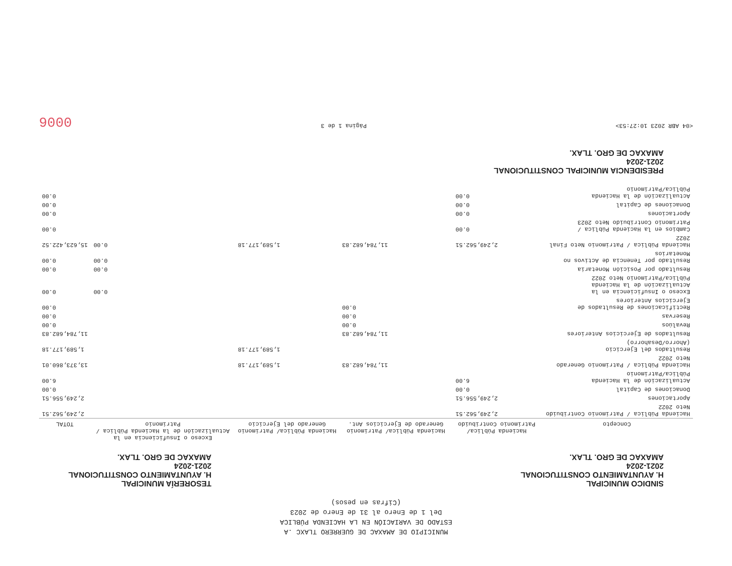MUNICIPIO DE AMAXAC DE GUERRERO TLAXC .A
ESTADO DE VARIACIÓN EN LA HACIENDA PÚBLICA
Del 1 de Enero al 31 de Enero de 2023
(Cifras en pesos)
SINDICO MUNICIPAL
H. AYUNTAMIENTO CONSTITUCIONAL
2021-2024
AMAXAC DE GRO. TLAX.
TESORERÍA MUNICIPAL
H. AYUNTAMIENTO CONSTITUCIONAL
2021-2024
AMAXAC DE GRO. TLAX.
| Concepto | Hacienda Pública/ Patrimonio Contribuido | Hacienda Pública/ Patrimonio Generado de Ejercicios Ant. | Hacienda Pública/ Patrimonio Generado del Ejercicio | Exceso o Insuficiencia en la Actualización de la Hacienda Pública / Patrimonio | TOTAL |
| --- | --- | --- | --- | --- | --- |
| Hacienda Pública / Patrimonio Contribuido Neto 2022 | 2,249,562.51 | | | | 2,249,562.51 |
| Aportaciones | 2,249,556.51 | | | | 2,249,556.51 |
| Donaciones de Capital | 0.00 | | | | 0.00 |
| Actualización de la Hacienda Pública/Patrimonio | 6.00 | | | | 6.00 |
| Hacienda Pública / Patrimonio Generado Neto 2022 | | 11,784,682.83 | 1,589,177.18 | | 13,373,860.01 |
| Resultados del Ejercicio (Ahorro/Desahorro) | | | 1,589,177.18 | | 1,589,177.18 |
| Resultados de Ejercicios Anteriores | | 11,784,682.83 | | | 11,784,682.83 |
| Revalúos | | 0.00 | | | 0.00 |
| Reservas | | 0.00 | | | 0.00 |
| Rectificaciones de Resultados de Ejercicios Anteriores | | 0.00 | | | 0.00 |
| Exceso o Insuficiencia en la Actualización de la Hacienda Pública/Patrimonio Neto 2022 | | | | 0.00 | 0.00 |
| Resultado por Posición Monetaria | | | | 0.00 | 0.00 |
| Resultado por Tenencia de Activos no Monetarios | | | | 0.00 | 0.00 |
| Hacienda Pública / Patrimonio Neto Final 2022 | 2,249,562.51 | 11,784,682.83 | 1,589,177.18 | 0.00 | 15,623,422.52 |
| Cambios en la Hacienda Pública / Patrimonio Contribuido Neto 2023 | 0.00 | | | | 0.00 |
| Aportaciones | 0.00 | | | | 0.00 |
| Donaciones de Capital | 0.00 | | | | 0.00 |
| Actualización de la Hacienda Pública/Patrimonio | 0.00 | | | | 0.00 |
PRESIDENCIA MUNICIPAL CONSTITUCIONAL
2021-2024
AMAXAC DE GRO. TLAX.
<04 ABR 2023 10:27:53> Página 1 de 3 0006